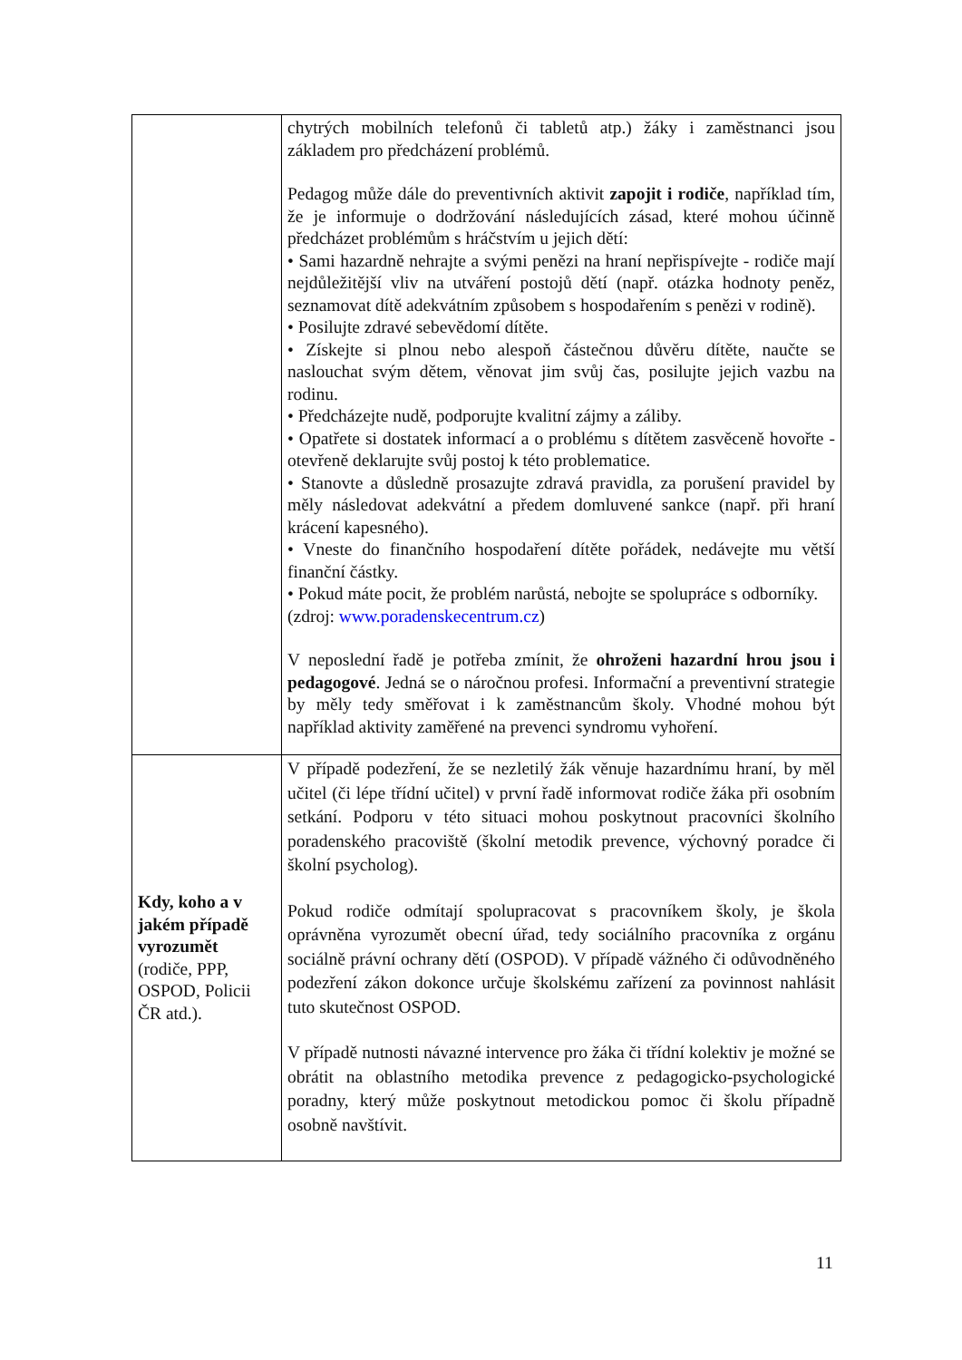| | chytrých mobilních telefonů či tabletů atp.) žáky i zaměstnanci jsou základem pro předcházení problémů. Pedagog může dále do preventivních aktivit zapojit i rodiče , například tím, že je informuje o dodržování následujících zásad, které mohou účinně předcházet problémům s hráčstvím u jejich dětí: • Sami hazardně nehrajte a svými penězi na hraní nepřispívejte - rodiče mají nejdůležitější vliv na utváření postojů dětí (např. otázka hodnoty peněz, seznamovat dítě adekvátním způsobem s hospodařením s penězi v rodině). • Posilujte zdravé sebevědomí dítěte. • Získejte si plnou nebo alespoň částečnou důvěru dítěte, naučte se naslouchat svým dětem, věnovat jim svůj čas, posilujte jejich vazbu na rodinu. • Předcházejte nudě, podporujte kvalitní zájmy a záliby. • Opatřete si dostatek informací a o problému s dítětem zasvěceně hovořte - otevřeně deklarujte svůj postoj k této problematice. • Stanovte a důsledně prosazujte zdravá pravidla, za porušení pravidel by měly následovat adekvátní a předem domluvené sankce (např. při hraní krácení kapesného). • Vneste do finančního hospodaření dítěte pořádek, nedávejte mu větší finanční částky. • Pokud máte pocit, že problém narůstá, nebojte se spolupráce s odborníky. (zdroj: www.poradenskecentrum.cz ) V neposlední řadě je potřeba zmínit, že ohroženi hazardní hrou jsou i pedagogové . Jedná se o náročnou profesi. Informační a preventivní strategie by měly tedy směřovat i k zaměstnancům školy. Vhodné mohou být například aktivity zaměřené na prevenci syndromu vyhoření. |
| Kdy, koho a v jakém případě vyrozumět (rodiče, PPP, OSPOD, Policii ČR atd.). | V případě podezření, že se nezletilý žák věnuje hazardnímu hraní, by měl učitel (či lépe třídní učitel) v první řadě informovat rodiče žáka při osobním setkání. Podporu v této situaci mohou poskytnout pracovníci školního poradenského pracoviště (školní metodik prevence, výchovný poradce či školní psycholog). Pokud rodiče odmítají spolupracovat s pracovníkem školy, je škola oprávněna vyrozumět obecní úřad, tedy sociálního pracovníka z orgánu sociálně právní ochrany dětí (OSPOD). V případě vážného či odůvodněného podezření zákon dokonce určuje školskému zařízení za povinnost nahlásit tuto skutečnost OSPOD. V případě nutnosti návazné intervence pro žáka či třídní kolektiv je možné se obrátit na oblastního metodika prevence z pedagogicko-psychologické poradny, který může poskytnout metodickou pomoc či školu případně osobně navštívit. |
11